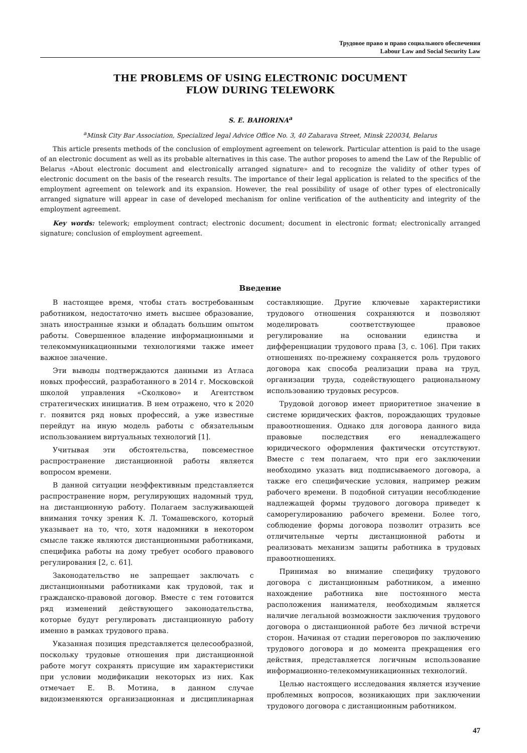Трудовое право и право социального обеспечения
Labour Law and Social Security Law
THE PROBLEMS OF USING ELECTRONIC DOCUMENT
FLOW DURING TELEWORK
S. E. BAHORINA<sup>a</sup>
<sup>a</sup> Minsk City Bar Association, Specialized legal Advice Office No. 3, 40 Zaharava Street, Minsk 220034, Belarus
This article presents methods of the conclusion of employment agreement on telework. Particular attention is paid to the usage of an electronic document as well as its probable alternatives in this case. The author proposes to amend the Law of the Republic of Belarus «About electronic document and electronically arranged signature» and to recognize the validity of other types of electronic document on the basis of the research results. The importance of their legal application is related to the specifics of the employment agreement on telework and its expansion. However, the real possibility of usage of other types of electronically arranged signature will appear in case of developed mechanism for online verification of the authenticity and integrity of the employment agreement.
Key words: telework; employment contract; electronic document; document in electronic format; electronically arranged signature; conclusion of employment agreement.
Введение
В настоящее время, чтобы стать востребованным работником, недостаточно иметь высшее образование, знать иностранные языки и обладать большим опытом работы. Совершенное владение информационными и телекоммуникационными технологиями также имеет важное значение.
Эти выводы подтверждаются данными из Атласа новых профессий, разработанного в 2014 г. Московской школой управления «Сколково» и Агентством стратегических инициатив. В нем отражено, что к 2020 г. появится ряд новых профессий, а уже известные перейдут на иную модель работы с обязательным использованием виртуальных технологий [1].
Учитывая эти обстоятельства, повсеместное распространение дистанционной работы является вопросом времени.
В данной ситуации неэффективным представляется распространение норм, регулирующих надомный труд, на дистанционную работу. Полагаем заслуживающей внимания точку зрения К. Л. Томашевского, который указывает на то, что, хотя надомники в некотором смысле также являются дистанционными работниками, специфика работы на дому требует особого правового регулирования [2, с. 61].
Законодательство не запрещает заключать с дистанционными работниками как трудовой, так и гражданско-правовой договор. Вместе с тем готовится ряд изменений действующего законодательства, которые будут регулировать дистанционную работу именно в рамках трудового права.
Указанная позиция представляется целесообразной, поскольку трудовые отношения при дистанционной работе могут сохранять присущие им характеристики при условии модификации некоторых из них. Как отмечает Е. В. Мотина, в данном случае видоизменяются организационная и дисциплинарная составляющие. Другие ключевые характеристики трудового отношения сохраняются и позволяют моделировать соответствующее правовое регулирование на основании единства и дифференциации трудового права [3, с. 106]. При таких отношениях по-прежнему сохраняется роль трудового договора как способа реализации права на труд, организации труда, содействующего рациональному использованию трудовых ресурсов.
Трудовой договор имеет приоритетное значение в системе юридических фактов, порождающих трудовые правоотношения. Однако для договора данного вида правовые последствия его ненадлежащего юридического оформления фактически отсутствуют. Вместе с тем полагаем, что при его заключении необходимо указать вид подписываемого договора, а также его специфические условия, например режим рабочего времени. В подобной ситуации несоблюдение надлежащей формы трудового договора приведет к саморегулированию рабочего времени. Более того, соблюдение формы договора позволит отразить все отличительные черты дистанционной работы и реализовать механизм защиты работника в трудовых правоотношениях.
Принимая во внимание специфику трудового договора с дистанционным работником, а именно нахождение работника вне постоянного места расположения нанимателя, необходимым является наличие легальной возможности заключения трудового договора о дистанционной работе без личной встречи сторон. Начиная от стадии переговоров по заключению трудового договора и до момента прекращения его действия, представляется логичным использование информационно-телекоммуникационных технологий.
Целью настоящего исследования является изучение проблемных вопросов, возникающих при заключении трудового договора с дистанционным работником.
47